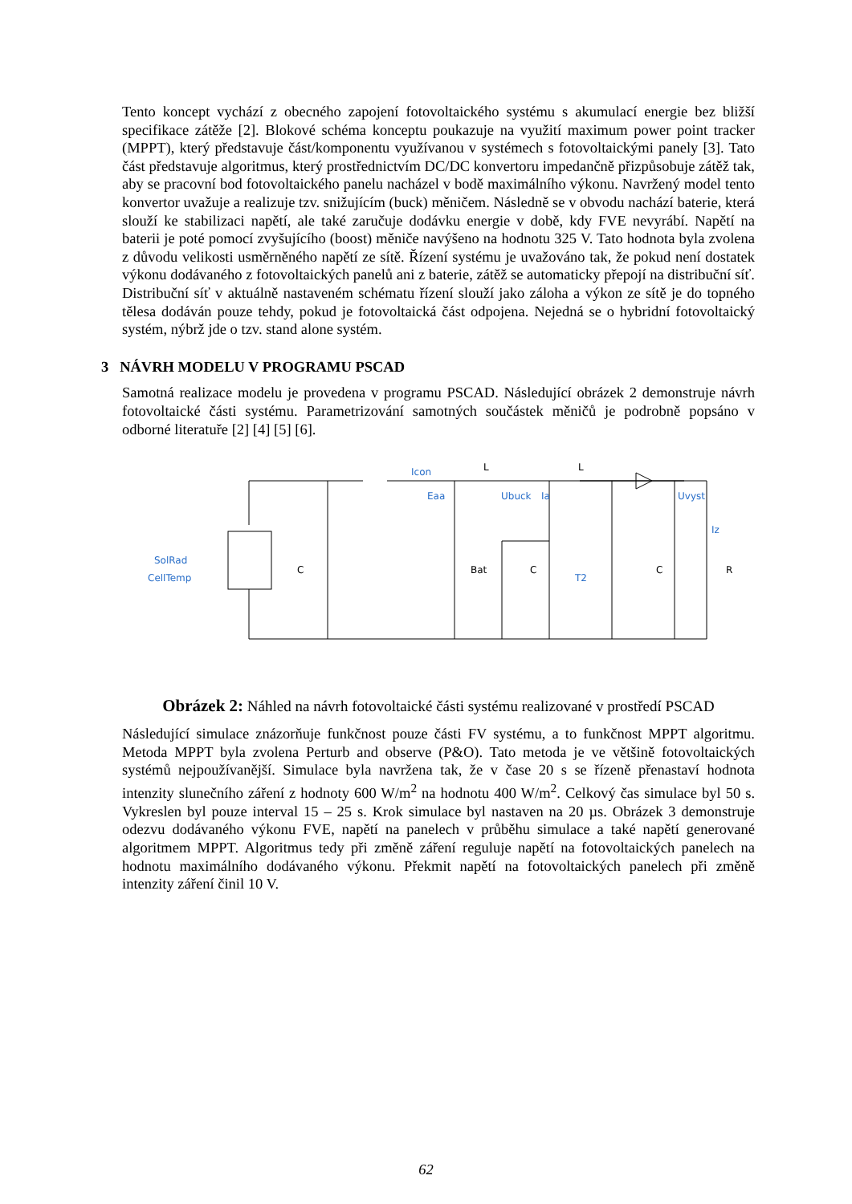Tento koncept vychází z obecného zapojení fotovoltaického systému s akumulací energie bez bližší specifikace zátěže [2]. Blokové schéma konceptu poukazuje na využití maximum power point tracker (MPPT), který představuje část/komponentu využívanou v systémech s fotovoltaickými panely [3]. Tato část představuje algoritmus, který prostřednictvím DC/DC konvertoru impedančně přizpůsobuje zátěž tak, aby se pracovní bod fotovoltaického panelu nacházel v bodě maximálního výkonu. Navržený model tento konvertor uvažuje a realizuje tzv. snižujícím (buck) měničem. Následně se v obvodu nachází baterie, která slouží ke stabilizaci napětí, ale také zaručuje dodávku energie v době, kdy FVE nevyrábí. Napětí na baterii je poté pomocí zvyšujícího (boost) měniče navýšeno na hodnotu 325 V. Tato hodnota byla zvolena z důvodu velikosti usměrněného napětí ze sítě. Řízení systému je uvažováno tak, že pokud není dostatek výkonu dodávaného z fotovoltaických panelů ani z baterie, zátěž se automaticky přepojí na distribuční síť. Distribuční síť v aktuálně nastaveném schématu řízení slouží jako záloha a výkon ze sítě je do topného tělesa dodáván pouze tehdy, pokud je fotovoltaická část odpojena. Nejedná se o hybridní fotovoltaický systém, nýbrž jde o tzv. stand alone systém.
3 NÁVRH MODELU V PROGRAMU PSCAD
Samotná realizace modelu je provedena v programu PSCAD. Následující obrázek 2 demonstruje návrh fotovoltaické části systému. Parametrizování samotných součástek měničů je podrobně popsáno v odborné literatuře [2] [4] [5] [6].
C
Bat
C
C
R
L
L
Icon
Eaa
Ubuck
Uvyst
SolRad
CellTemp
T2
Ia
Iz
Obrázek 2: Náhled na návrh fotovoltaické části systému realizované v prostředí PSCAD
Následující simulace znázorňuje funkčnost pouze části FV systému, a to funkčnost MPPT algoritmu. Metoda MPPT byla zvolena Perturb and observe (P&O). Tato metoda je ve většině fotovoltaických systémů nejpoužívanější. Simulace byla navržena tak, že v čase 20 s se řízeně přenastaví hodnota intenzity slunečního záření z hodnoty 600 W/m<sup>2</sup> na hodnotu 400 W/m<sup>2</sup>. Celkový čas simulace byl 50 s. Vykreslen byl pouze interval 15 – 25 s. Krok simulace byl nastaven na 20 µs. Obrázek 3 demonstruje odezvu dodávaného výkonu FVE, napětí na panelech v průběhu simulace a také napětí generované algoritmem MPPT. Algoritmus tedy při změně záření reguluje napětí na fotovoltaických panelech na hodnotu maximálního dodávaného výkonu. Překmit napětí na fotovoltaických panelech při změně intenzity záření činil 10 V.
62